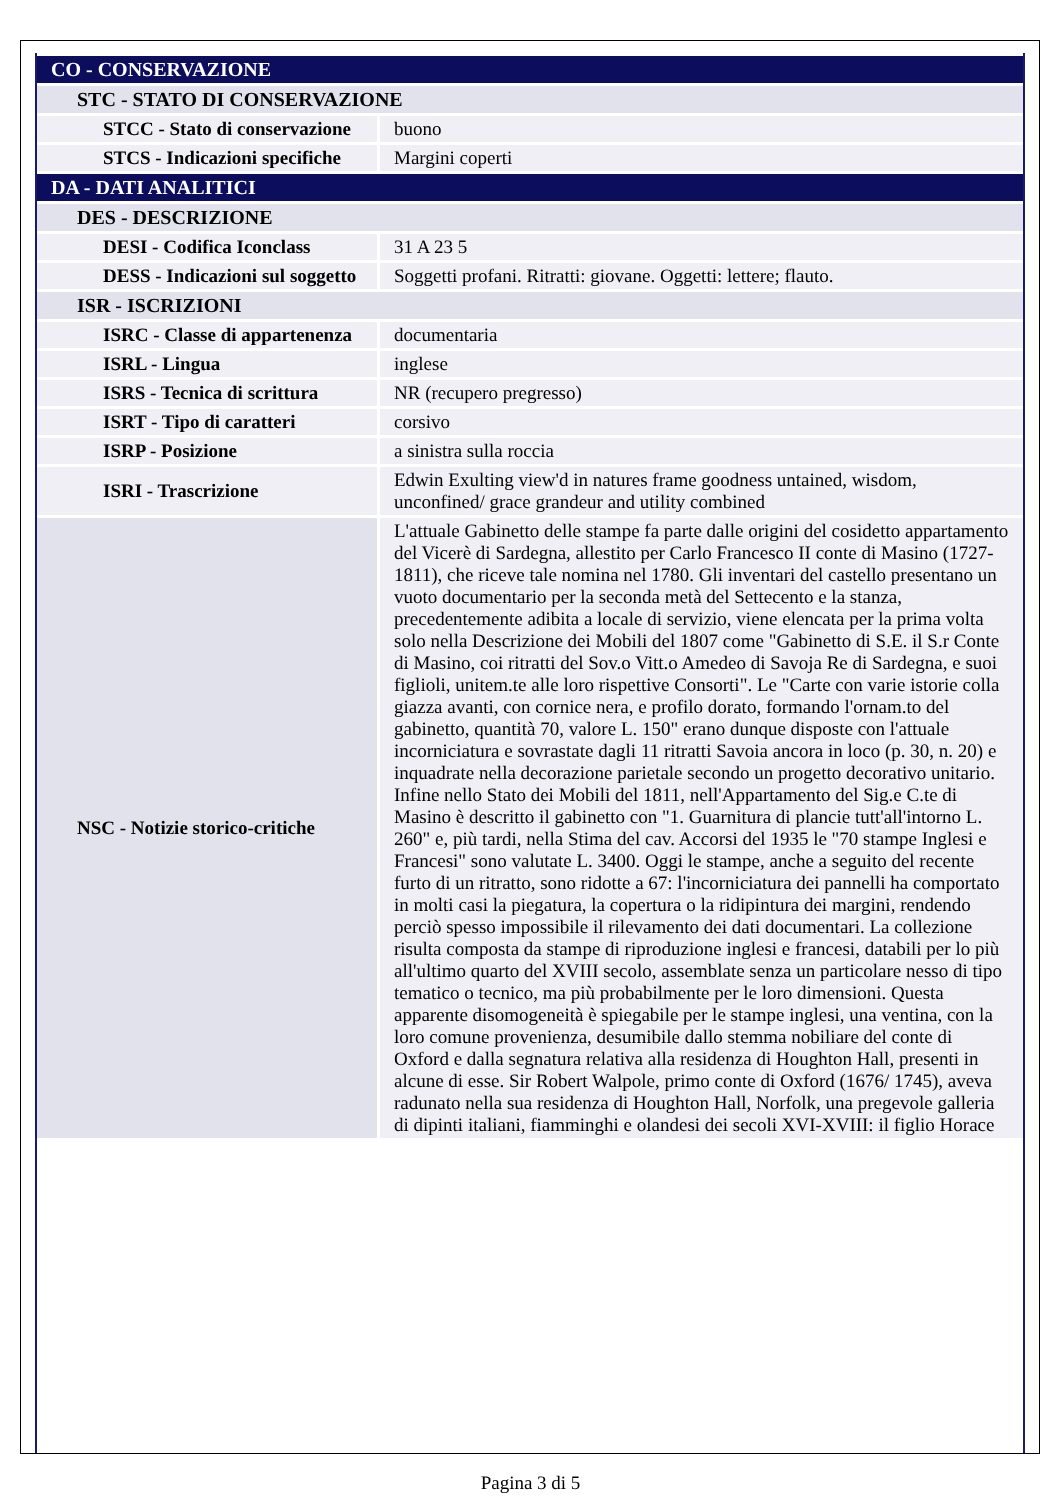| CO - CONSERVAZIONE | |
| STC - STATO DI CONSERVAZIONE | |
| STCC - Stato di conservazione | buono |
| STCS - Indicazioni specifiche | Margini coperti |
| DA - DATI ANALITICI | |
| DES - DESCRIZIONE | |
| DESI - Codifica Iconclass | 31 A 23 5 |
| DESS - Indicazioni sul soggetto | Soggetti profani. Ritratti: giovane. Oggetti: lettere; flauto. |
| ISR - ISCRIZIONI | |
| ISRC - Classe di appartenenza | documentaria |
| ISRL - Lingua | inglese |
| ISRS - Tecnica di scrittura | NR (recupero pregresso) |
| ISRT - Tipo di caratteri | corsivo |
| ISRP - Posizione | a sinistra sulla roccia |
| ISRI - Trascrizione | Edwin Exulting view'd in natures frame goodness untained, wisdom, unconfined/ grace grandeur and utility combined |
| NSC - Notizie storico-critiche | L'attuale Gabinetto delle stampe fa parte dalle origini del cosidetto appartamento del Vicerè di Sardegna, allestito per Carlo Francesco II conte di Masino (1727-1811), che riceve tale nomina nel 1780. Gli inventari del castello presentano un vuoto documentario per la seconda metà del Settecento e la stanza, precedentemente adibita a locale di servizio, viene elencata per la prima volta solo nella Descrizione dei Mobili del 1807 come "Gabinetto di S.E. il S.r Conte di Masino, coi ritratti del Sov.o Vitt.o Amedeo di Savoja Re di Sardegna, e suoi figlioli, unitem.te alle loro rispettive Consorti". Le "Carte con varie istorie colla giazza avanti, con cornice nera, e profilo dorato, formando l'ornam.to del gabinetto, quantità 70, valore L. 150" erano dunque disposte con l'attuale incorniciatura e sovrastate dagli 11 ritratti Savoia ancora in loco (p. 30, n. 20) e inquadrate nella decorazione parietale secondo un progetto decorativo unitario. Infine nello Stato dei Mobili del 1811, nell'Appartamento del Sig.e C.te di Masino è descritto il gabinetto con "1. Guarnitura di plancie tutt'all'intorno L. 260" e, più tardi, nella Stima del cav. Accorsi del 1935 le "70 stampe Inglesi e Francesi" sono valutate L. 3400. Oggi le stampe, anche a seguito del recente furto di un ritratto, sono ridotte a 67: l'incorniciatura dei pannelli ha comportato in molti casi la piegatura, la copertura o la ridipintura dei margini, rendendo perciò spesso impossibile il rilevamento dei dati documentari. La collezione risulta composta da stampe di riproduzione inglesi e francesi, databili per lo più all'ultimo quarto del XVIII secolo, assemblate senza un particolare nesso di tipo tematico o tecnico, ma più probabilmente per le loro dimensioni. Questa apparente disomogeneità è spiegabile per le stampe inglesi, una ventina, con la loro comune provenienza, desumibile dallo stemma nobiliare del conte di Oxford e dalla segnatura relativa alla residenza di Houghton Hall, presenti in alcune di esse. Sir Robert Walpole, primo conte di Oxford (1676/ 1745), aveva radunato nella sua residenza di Houghton Hall, Norfolk, una pregevole galleria di dipinti italiani, fiamminghi e olandesi dei secoli XVI-XVIII: il figlio Horace |
Pagina 3 di 5